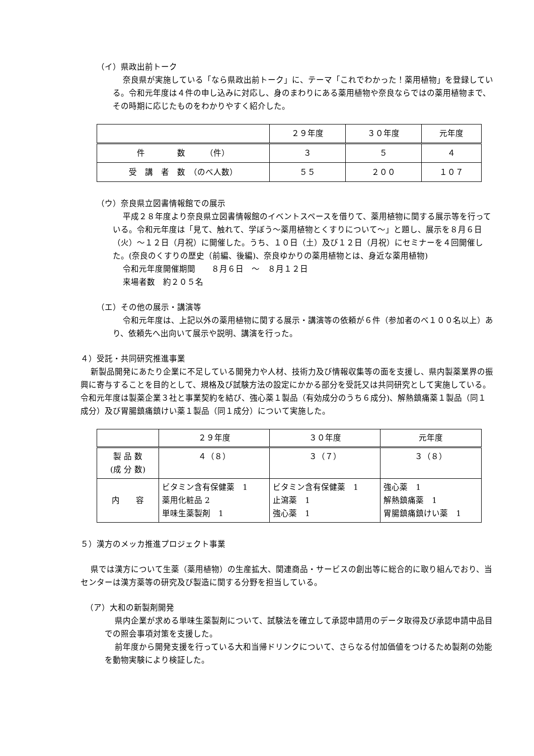（イ）県政出前トーク
奈良県が実施している「なら県政出前トーク」に、テーマ「これでわかった！薬用植物」を登録している。令和元年度は４件の申し込みに対応し、身のまわりにある薬用植物や奈良ならではの薬用植物まで、その時期に応じたものをわかりやすく紹介した。
| | ２９年度 | ３０年度 | 元年度 |
| --- | --- | --- | --- |
| 件 数 （件） | ３ | ５ | ４ |
| 受 講 者 数 （のべ人数） | ５５ | ２００ | １０７ |
（ウ）奈良県立図書情報館での展示
平成２８年度より奈良県立図書情報館のイベントスペースを借りて、薬用植物に関する展示等を行っている。令和元年度は「見て、触れて、学ぼう～薬用植物とくすりについて～」と題し、展示を８月６日（火）～１２日（月祝）に開催した。うち、１０日（土）及び１２日（月祝）にセミナーを４回開催した。(奈良のくすりの歴史（前編、後編)、奈良ゆかりの薬用植物とは、身近な薬用植物)
令和元年度開催期間　　８月６日　～　８月１２日
来場者数　約２０５名
（エ）その他の展示・講演等
令和元年度は、上記以外の薬用植物に関する展示・講演等の依頼が６件（参加者のべ１００名以上）あり、依頼先へ出向いて展示や説明、講演を行った。
４）受託・共同研究推進事業
新製品開発にあたり企業に不足している開発力や人材、技術力及び情報収集等の面を支援し、県内製薬業界の振興に寄与することを目的として、規格及び試験方法の設定にかかる部分を受託又は共同研究として実施している。令和元年度は製薬企業３社と事業契約を結び、強心薬１製品（有効成分のうち６成分)、解熱鎮痛薬１製品（同１成分）及び胃腸鎮痛鎮けい薬１製品（同１成分）について実施した。
| | ２９年度 | ３０年度 | 元年度 |
| --- | --- | --- | --- |
| 製 品 数 (成 分 数) | ４（８） | ３（７） | ３（８） |
| 内 容 | ビタミン含有保健薬 1 薬用化粧品 2 単味生薬製剤 1 | ビタミン含有保健薬 1 止瀉薬 1 強心薬 1 | 強心薬 1 解熱鎮痛薬 1 胃腸鎮痛鎮けい薬 1 |
５）漢方のメッカ推進プロジェクト事業
県では漢方について生薬（薬用植物）の生産拡大、関連商品・サービスの創出等に総合的に取り組んでおり、当センターは漢方薬等の研究及び製造に関する分野を担当している。
（ア）大和の新製剤開発
県内企業が求める単味生薬製剤について、試験法を確立して承認申請用のデータ取得及び承認申請中品目での照会事項対策を支援した。
前年度から開発支援を行っている大和当帰ドリンクについて、さらなる付加価値をつけるため製剤の効能を動物実験により検証した。